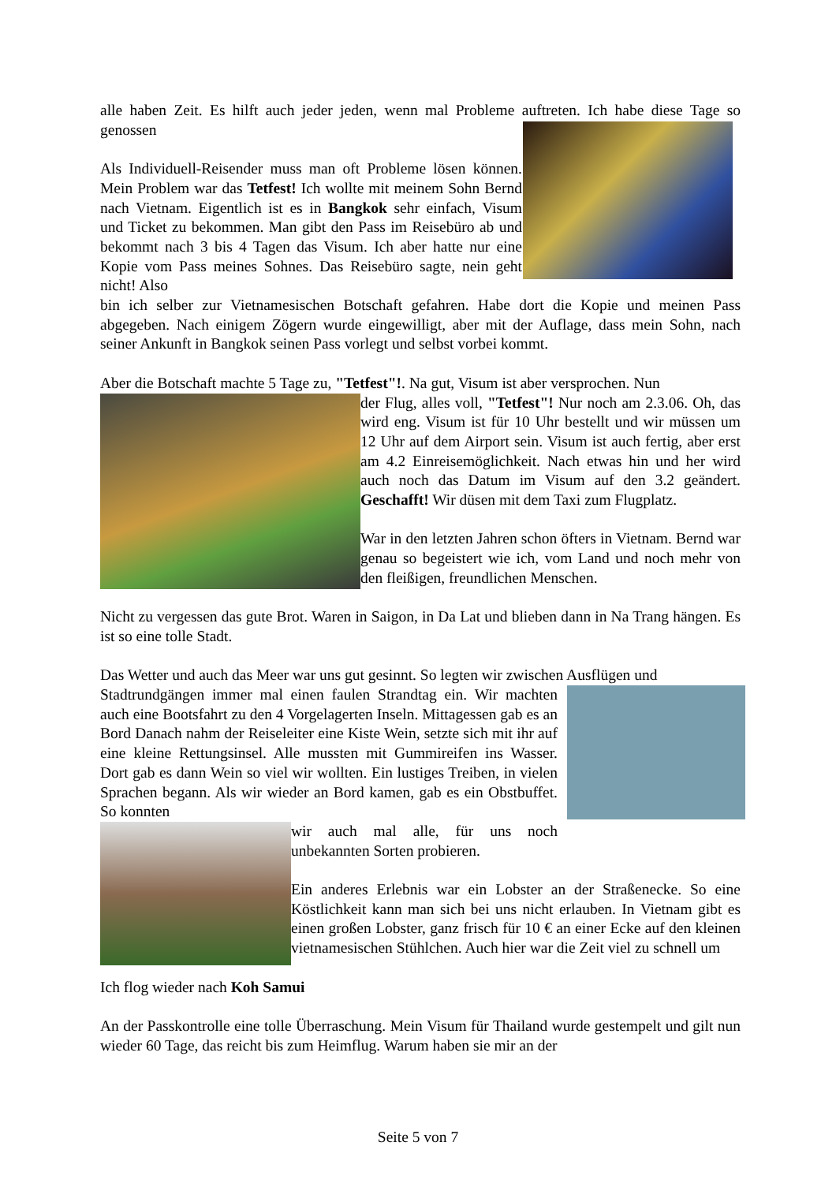alle haben Zeit. Es hilft auch jeder jeden, wenn mal Probleme auftreten. Ich habe diese Tage so genossen
Als Individuell-Reisender muss man oft Probleme lösen können. Mein Problem war das Tetfest! Ich wollte mit meinem Sohn Bernd nach Vietnam. Eigentlich ist es in Bangkok sehr einfach, Visum und Ticket zu bekommen. Man gibt den Pass im Reisebüro ab und bekommt nach 3 bis 4 Tagen das Visum. Ich aber hatte nur eine Kopie vom Pass meines Sohnes. Das Reisebüro sagte, nein geht nicht! Also
bin ich selber zur Vietnamesischen Botschaft gefahren. Habe dort die Kopie und meinen Pass abgegeben. Nach einigem Zögern wurde eingewilligt, aber mit der Auflage, dass mein Sohn, nach seiner Ankunft in Bangkok seinen Pass vorlegt und selbst vorbei kommt.
Aber die Botschaft machte 5 Tage zu, "Tetfest"!. Na gut, Visum ist aber versprochen. Nun
der Flug, alles voll, "Tetfest"! Nur noch am 2.3.06. Oh, das wird eng. Visum ist für 10 Uhr bestellt und wir müssen um 12 Uhr auf dem Airport sein. Visum ist auch fertig, aber erst am 4.2 Einreisemöglichkeit. Nach etwas hin und her wird auch noch das Datum im Visum auf den 3.2 geändert. Geschafft! Wir düsen mit dem Taxi zum Flugplatz.
War in den letzten Jahren schon öfters in Vietnam. Bernd war genau so begeistert wie ich, vom Land und noch mehr von den fleißigen, freundlichen Menschen.
Nicht zu vergessen das gute Brot. Waren in Saigon, in Da Lat und blieben dann in Na Trang hängen. Es ist so eine tolle Stadt.
Das Wetter und auch das Meer war uns gut gesinnt. So legten wir zwischen Ausflügen und
Stadtrundgängen immer mal einen faulen Strandtag ein. Wir machten auch eine Bootsfahrt zu den 4 Vorgelagerten Inseln. Mittagessen gab es an Bord Danach nahm der Reiseleiter eine Kiste Wein, setzte sich mit ihr auf eine kleine Rettungsinsel. Alle mussten mit Gummireifen ins Wasser. Dort gab es dann Wein so viel wir wollten. Ein lustiges Treiben, in vielen Sprachen begann. Als wir wieder an Bord kamen, gab es ein Obstbuffet. So konnten
wir auch mal alle, für uns noch unbekannten Sorten probieren.
Ein anderes Erlebnis war ein Lobster an der Straßenecke. So eine Köstlichkeit kann man sich bei uns nicht erlauben. In Vietnam gibt es einen großen Lobster, ganz frisch für 10 € an einer Ecke auf den kleinen vietnamesischen Stühlchen. Auch hier war die Zeit viel zu schnell um
Ich flog wieder nach Koh Samui
An der Passkontrolle eine tolle Überraschung. Mein Visum für Thailand wurde gestempelt und gilt nun wieder 60 Tage, das reicht bis zum Heimflug. Warum haben sie mir an der
Seite 5 von 7